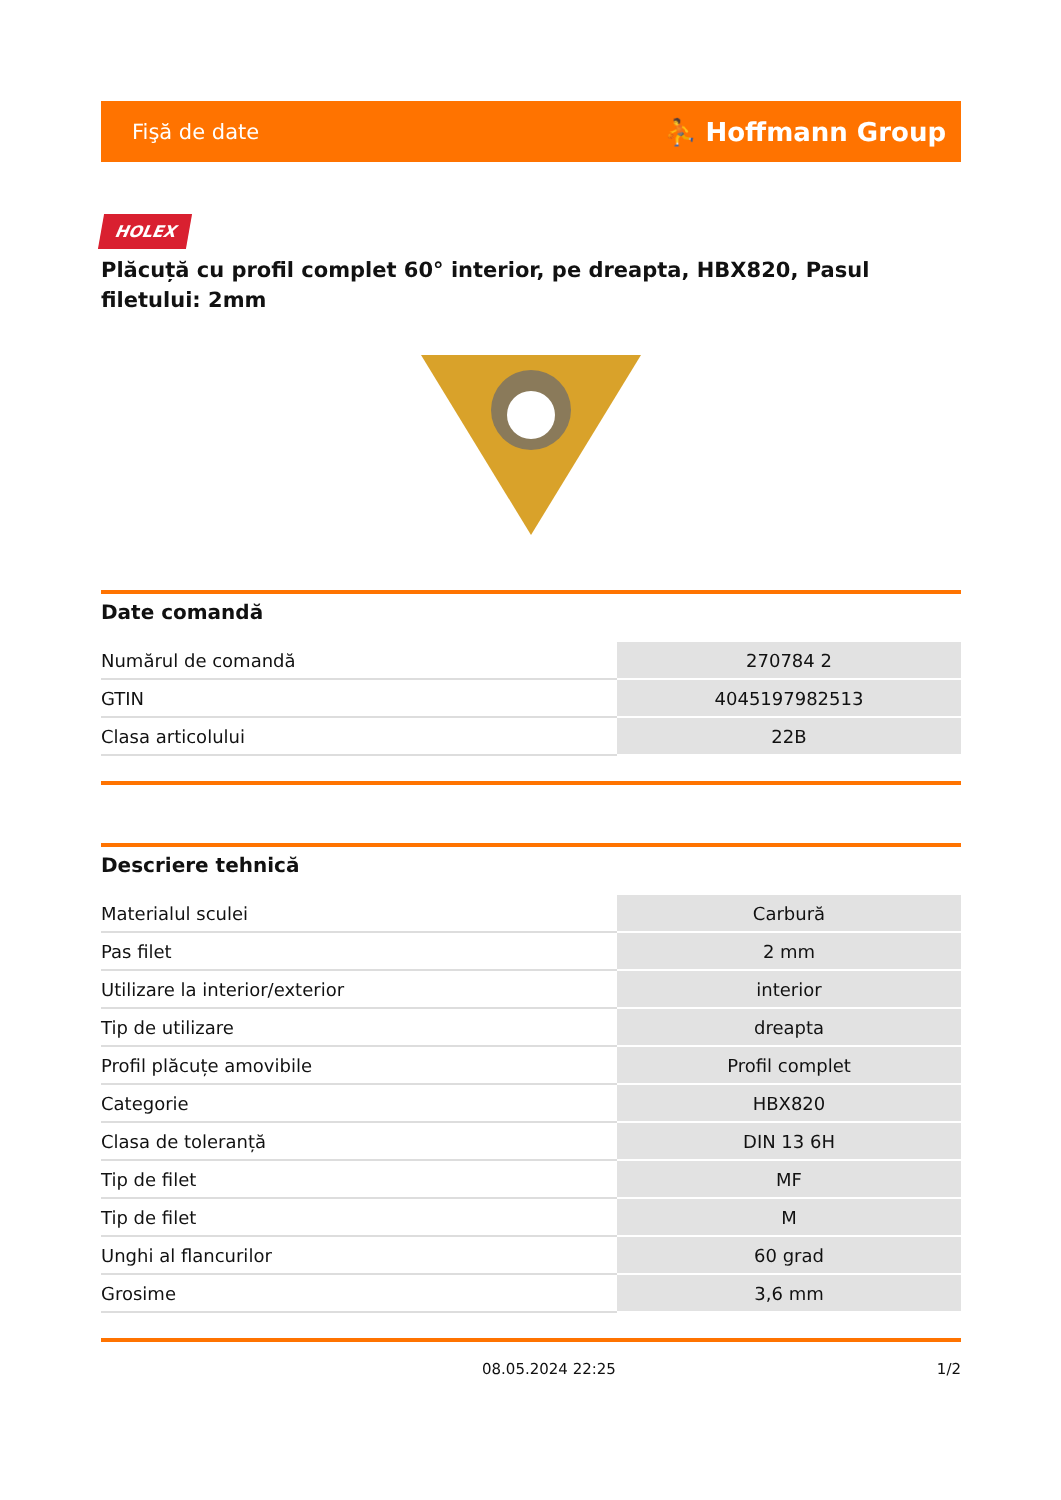Fişă de date ⛹ Hoffmann Group
HOLEX
Plăcuță cu profil complet 60° interior, pe dreapta, HBX820, Pasul filetului: 2mm
Date comandă
| Numărul de comandă | 270784 2 |
| GTIN | 4045197982513 |
| Clasa articolului | 22B |
Descriere tehnică
| Materialul sculei | Carbură |
| Pas filet | 2 mm |
| Utilizare la interior/exterior | interior |
| Tip de utilizare | dreapta |
| Profil plăcuțe amovibile | Profil complet |
| Categorie | HBX820 |
| Clasa de toleranță | DIN 13 6H |
| Tip de filet | MF |
| Tip de filet | M |
| Unghi al flancurilor | 60 grad |
| Grosime | 3,6 mm |
08.05.2024 22:25 1/2